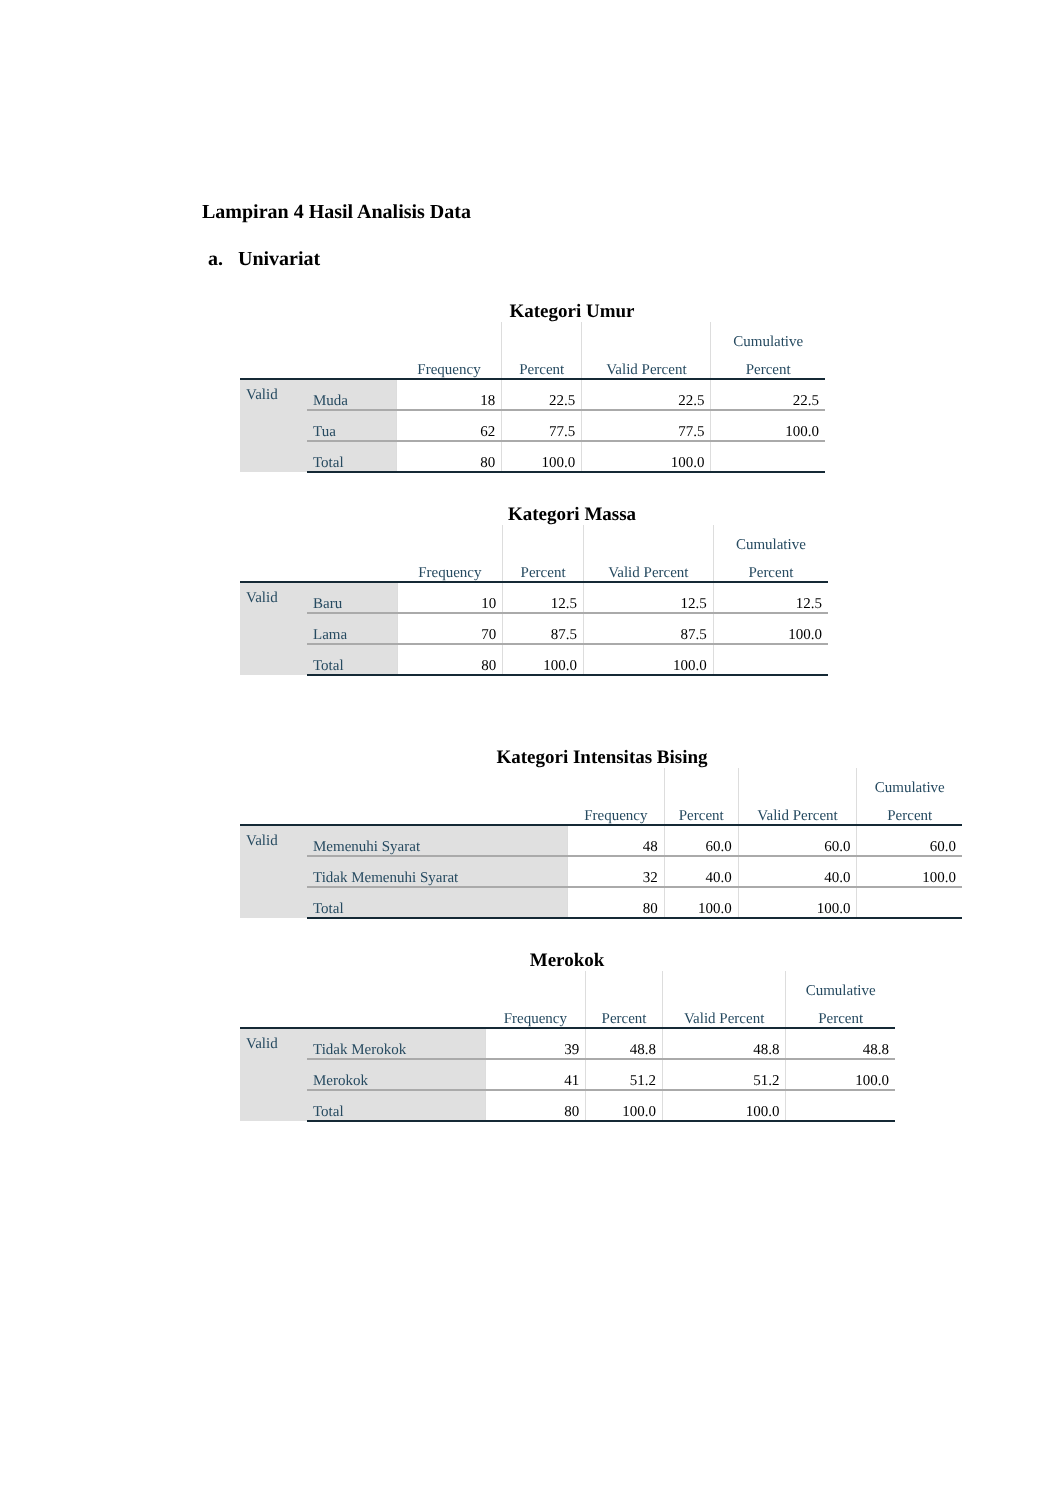Lampiran 4 Hasil Analisis Data
a. Univariat
Kategori Umur
| | | | | | Cumulative |
| --- | --- | --- | --- | --- | --- |
| | | Frequency | Percent | Valid Percent | Percent |
| Valid | Muda | 18 | 22.5 | 22.5 | 22.5 |
| | Tua | 62 | 77.5 | 77.5 | 100.0 |
| | Total | 80 | 100.0 | 100.0 | |
Kategori Massa
| | | | | | Cumulative |
| --- | --- | --- | --- | --- | --- |
| | | Frequency | Percent | Valid Percent | Percent |
| Valid | Baru | 10 | 12.5 | 12.5 | 12.5 |
| | Lama | 70 | 87.5 | 87.5 | 100.0 |
| | Total | 80 | 100.0 | 100.0 | |
Kategori Intensitas Bising
| | | | | | Cumulative |
| --- | --- | --- | --- | --- | --- |
| | | Frequency | Percent | Valid Percent | Percent |
| Valid | Memenuhi Syarat | 48 | 60.0 | 60.0 | 60.0 |
| | Tidak Memenuhi Syarat | 32 | 40.0 | 40.0 | 100.0 |
| | Total | 80 | 100.0 | 100.0 | |
Merokok
| | | | | | Cumulative |
| --- | --- | --- | --- | --- | --- |
| | | Frequency | Percent | Valid Percent | Percent |
| Valid | Tidak Merokok | 39 | 48.8 | 48.8 | 48.8 |
| | Merokok | 41 | 51.2 | 51.2 | 100.0 |
| | Total | 80 | 100.0 | 100.0 | |